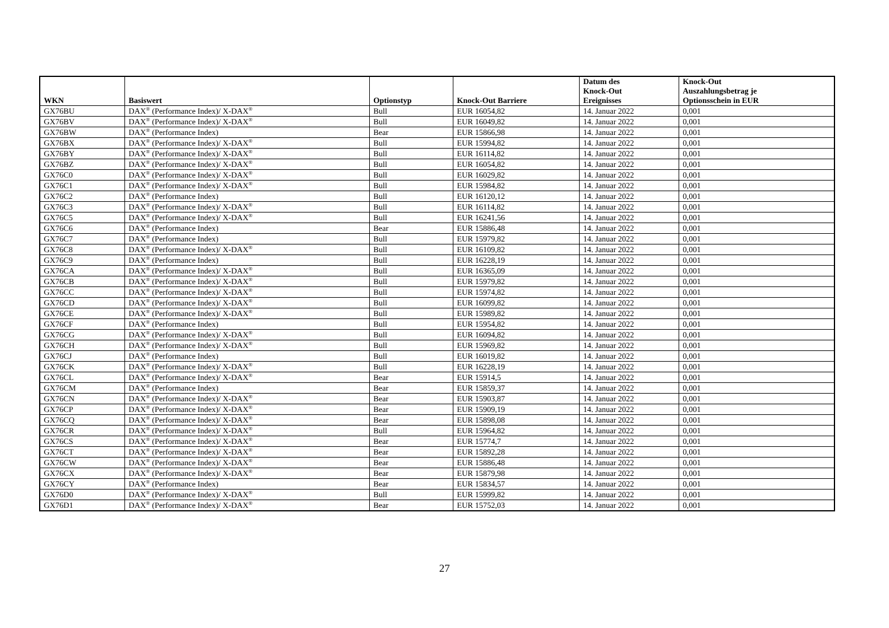| WKN | Basiswert | Optionstyp | Knock-Out Barriere | Datum des Knock-Out Ereignisses | Knock-Out Auszahlungsbetrag je Optionsschein in EUR |
| --- | --- | --- | --- | --- | --- |
| GX76BU | DAX<sup>®</sup> (Performance Index)/ X-DAX<sup>®</sup> | Bull | EUR 16054,82 | 14. Januar 2022 | 0,001 |
| GX76BV | DAX<sup>®</sup> (Performance Index)/ X-DAX<sup>®</sup> | Bull | EUR 16049,82 | 14. Januar 2022 | 0,001 |
| GX76BW | DAX<sup>®</sup> (Performance Index) | Bear | EUR 15866,98 | 14. Januar 2022 | 0,001 |
| GX76BX | DAX<sup>®</sup> (Performance Index)/ X-DAX<sup>®</sup> | Bull | EUR 15994,82 | 14. Januar 2022 | 0,001 |
| GX76BY | DAX<sup>®</sup> (Performance Index)/ X-DAX<sup>®</sup> | Bull | EUR 16114,82 | 14. Januar 2022 | 0,001 |
| GX76BZ | DAX<sup>®</sup> (Performance Index)/ X-DAX<sup>®</sup> | Bull | EUR 16054,82 | 14. Januar 2022 | 0,001 |
| GX76C0 | DAX<sup>®</sup> (Performance Index)/ X-DAX<sup>®</sup> | Bull | EUR 16029,82 | 14. Januar 2022 | 0,001 |
| GX76C1 | DAX<sup>®</sup> (Performance Index)/ X-DAX<sup>®</sup> | Bull | EUR 15984,82 | 14. Januar 2022 | 0,001 |
| GX76C2 | DAX<sup>®</sup> (Performance Index) | Bull | EUR 16120,12 | 14. Januar 2022 | 0,001 |
| GX76C3 | DAX<sup>®</sup> (Performance Index)/ X-DAX<sup>®</sup> | Bull | EUR 16114,82 | 14. Januar 2022 | 0,001 |
| GX76C5 | DAX<sup>®</sup> (Performance Index)/ X-DAX<sup>®</sup> | Bull | EUR 16241,56 | 14. Januar 2022 | 0,001 |
| GX76C6 | DAX<sup>®</sup> (Performance Index) | Bear | EUR 15886,48 | 14. Januar 2022 | 0,001 |
| GX76C7 | DAX<sup>®</sup> (Performance Index) | Bull | EUR 15979,82 | 14. Januar 2022 | 0,001 |
| GX76C8 | DAX<sup>®</sup> (Performance Index)/ X-DAX<sup>®</sup> | Bull | EUR 16109,82 | 14. Januar 2022 | 0,001 |
| GX76C9 | DAX<sup>®</sup> (Performance Index) | Bull | EUR 16228,19 | 14. Januar 2022 | 0,001 |
| GX76CA | DAX<sup>®</sup> (Performance Index)/ X-DAX<sup>®</sup> | Bull | EUR 16365,09 | 14. Januar 2022 | 0,001 |
| GX76CB | DAX<sup>®</sup> (Performance Index)/ X-DAX<sup>®</sup> | Bull | EUR 15979,82 | 14. Januar 2022 | 0,001 |
| GX76CC | DAX<sup>®</sup> (Performance Index)/ X-DAX<sup>®</sup> | Bull | EUR 15974,82 | 14. Januar 2022 | 0,001 |
| GX76CD | DAX<sup>®</sup> (Performance Index)/ X-DAX<sup>®</sup> | Bull | EUR 16099,82 | 14. Januar 2022 | 0,001 |
| GX76CE | DAX<sup>®</sup> (Performance Index)/ X-DAX<sup>®</sup> | Bull | EUR 15989,82 | 14. Januar 2022 | 0,001 |
| GX76CF | DAX<sup>®</sup> (Performance Index) | Bull | EUR 15954,82 | 14. Januar 2022 | 0,001 |
| GX76CG | DAX<sup>®</sup> (Performance Index)/ X-DAX<sup>®</sup> | Bull | EUR 16094,82 | 14. Januar 2022 | 0,001 |
| GX76CH | DAX<sup>®</sup> (Performance Index)/ X-DAX<sup>®</sup> | Bull | EUR 15969,82 | 14. Januar 2022 | 0,001 |
| GX76CJ | DAX<sup>®</sup> (Performance Index) | Bull | EUR 16019,82 | 14. Januar 2022 | 0,001 |
| GX76CK | DAX<sup>®</sup> (Performance Index)/ X-DAX<sup>®</sup> | Bull | EUR 16228,19 | 14. Januar 2022 | 0,001 |
| GX76CL | DAX<sup>®</sup> (Performance Index)/ X-DAX<sup>®</sup> | Bear | EUR 15914,5 | 14. Januar 2022 | 0,001 |
| GX76CM | DAX<sup>®</sup> (Performance Index) | Bear | EUR 15859,37 | 14. Januar 2022 | 0,001 |
| GX76CN | DAX<sup>®</sup> (Performance Index)/ X-DAX<sup>®</sup> | Bear | EUR 15903,87 | 14. Januar 2022 | 0,001 |
| GX76CP | DAX<sup>®</sup> (Performance Index)/ X-DAX<sup>®</sup> | Bear | EUR 15909,19 | 14. Januar 2022 | 0,001 |
| GX76CQ | DAX<sup>®</sup> (Performance Index)/ X-DAX<sup>®</sup> | Bear | EUR 15898,08 | 14. Januar 2022 | 0,001 |
| GX76CR | DAX<sup>®</sup> (Performance Index)/ X-DAX<sup>®</sup> | Bull | EUR 15964,82 | 14. Januar 2022 | 0,001 |
| GX76CS | DAX<sup>®</sup> (Performance Index)/ X-DAX<sup>®</sup> | Bear | EUR 15774,7 | 14. Januar 2022 | 0,001 |
| GX76CT | DAX<sup>®</sup> (Performance Index)/ X-DAX<sup>®</sup> | Bear | EUR 15892,28 | 14. Januar 2022 | 0,001 |
| GX76CW | DAX<sup>®</sup> (Performance Index)/ X-DAX<sup>®</sup> | Bear | EUR 15886,48 | 14. Januar 2022 | 0,001 |
| GX76CX | DAX<sup>®</sup> (Performance Index)/ X-DAX<sup>®</sup> | Bear | EUR 15879,98 | 14. Januar 2022 | 0,001 |
| GX76CY | DAX<sup>®</sup> (Performance Index) | Bear | EUR 15834,57 | 14. Januar 2022 | 0,001 |
| GX76D0 | DAX<sup>®</sup> (Performance Index)/ X-DAX<sup>®</sup> | Bull | EUR 15999,82 | 14. Januar 2022 | 0,001 |
| GX76D1 | DAX<sup>®</sup> (Performance Index)/ X-DAX<sup>®</sup> | Bear | EUR 15752,03 | 14. Januar 2022 | 0,001 |
27